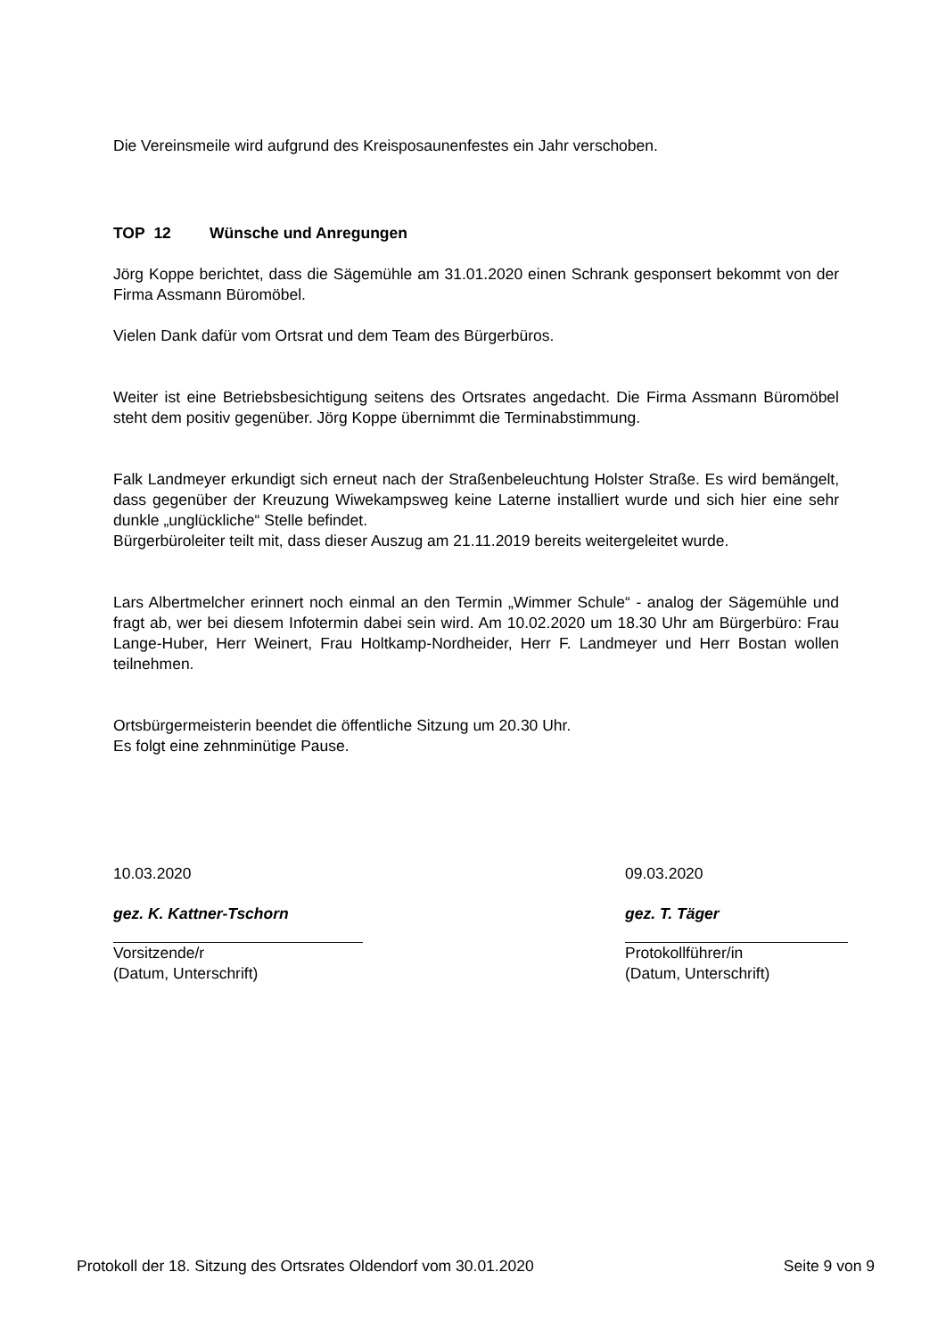Die Vereinsmeile wird aufgrund des Kreisposaunenfestes ein Jahr verschoben.
TOP 12 Wünsche und Anregungen
Jörg Koppe berichtet, dass die Sägemühle am 31.01.2020 einen Schrank gesponsert bekommt von der Firma Assmann Büromöbel.
Vielen Dank dafür vom Ortsrat und dem Team des Bürgerbüros.
Weiter ist eine Betriebsbesichtigung seitens des Ortsrates angedacht. Die Firma Assmann Büromöbel steht dem positiv gegenüber. Jörg Koppe übernimmt die Terminabstimmung.
Falk Landmeyer erkundigt sich erneut nach der Straßenbeleuchtung Holster Straße. Es wird bemängelt, dass gegenüber der Kreuzung Wiwekampsweg keine Laterne installiert wurde und sich hier eine sehr dunkle „unglückliche“ Stelle befindet.
Bürgerbüroleiter teilt mit, dass dieser Auszug am 21.11.2019 bereits weitergeleitet wurde.
Lars Albertmelcher erinnert noch einmal an den Termin „Wimmer Schule“ - analog der Sägemühle und fragt ab, wer bei diesem Infotermin dabei sein wird. Am 10.02.2020 um 18.30 Uhr am Bürgerbüro: Frau Lange-Huber, Herr Weinert, Frau Holtkamp-Nordheider, Herr F. Landmeyer und Herr Bostan wollen teilnehmen.
Ortsbürgermeisterin beendet die öffentliche Sitzung um 20.30 Uhr.
Es folgt eine zehnminütige Pause.
10.03.2020
gez. K. Kattner-Tschorn
Vorsitzende/r
(Datum, Unterschrift)
09.03.2020
gez. T. Täger
Protokollführer/in
(Datum, Unterschrift)
Protokoll der 18. Sitzung des Ortsrates Oldendorf vom 30.01.2020 Seite 9 von 9